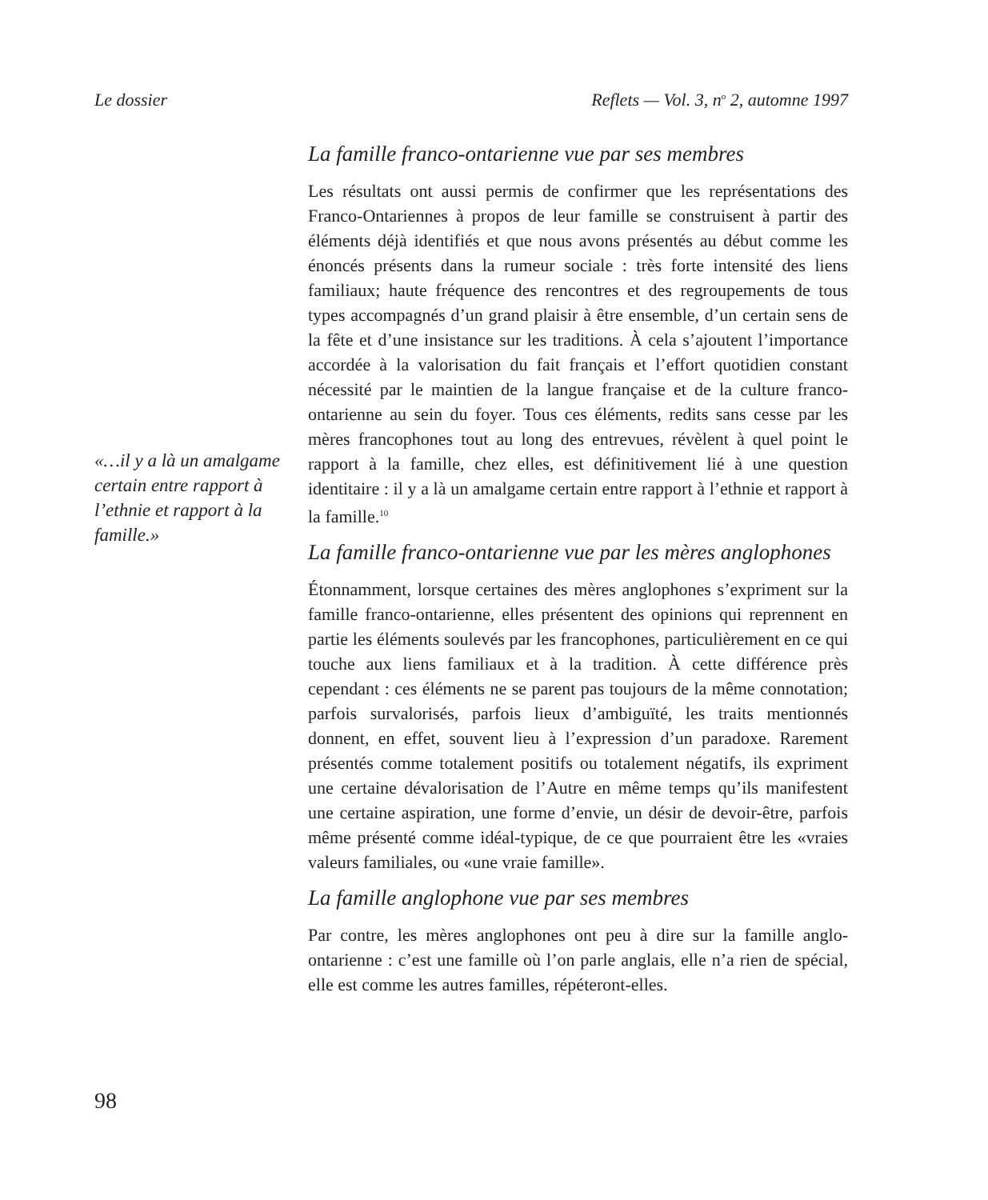Le dossier Reflets — Vol. 3, n<sup>o</sup> 2, automne 1997
«…il y a là un amalgame certain entre rapport à l’ethnie et rapport à la famille.»
La famille franco-ontarienne vue par ses membres
Les résultats ont aussi permis de confirmer que les représentations des Franco-Ontariennes à propos de leur famille se construisent à partir des éléments déjà identifiés et que nous avons présentés au début comme les énoncés présents dans la rumeur sociale : très forte intensité des liens familiaux; haute fréquence des rencontres et des regroupements de tous types accompagnés d’un grand plaisir à être ensemble, d’un certain sens de la fête et d’une insistance sur les traditions. À cela s’ajoutent l’importance accordée à la valorisation du fait français et l’effort quotidien constant nécessité par le maintien de la langue française et de la culture franco-ontarienne au sein du foyer. Tous ces éléments, redits sans cesse par les mères francophones tout au long des entrevues, révèlent à quel point le rapport à la famille, chez elles, est définitivement lié à une question identitaire : il y a là un amalgame certain entre rapport à l’ethnie et rapport à la famille.<sup>10</sup>
La famille franco-ontarienne vue par les mères anglophones
Étonnamment, lorsque certaines des mères anglophones s’expriment sur la famille franco-ontarienne, elles présentent des opinions qui reprennent en partie les éléments soulevés par les francophones, particulièrement en ce qui touche aux liens familiaux et à la tradition. À cette différence près cependant : ces éléments ne se parent pas toujours de la même connotation; parfois survalorisés, parfois lieux d’ambiguïté, les traits mentionnés donnent, en effet, souvent lieu à l’expression d’un paradoxe. Rarement présentés comme totalement positifs ou totalement négatifs, ils expriment une certaine dévalorisation de l’Autre en même temps qu’ils manifestent une certaine aspiration, une forme d’envie, un désir de devoir-être, parfois même présenté comme idéal-typique, de ce que pourraient être les «vraies valeurs familiales, ou «une vraie famille».
La famille anglophone vue par ses membres
Par contre, les mères anglophones ont peu à dire sur la famille anglo-ontarienne : c’est une famille où l’on parle anglais, elle n’a rien de spécial, elle est comme les autres familles, répéteront-elles.
98